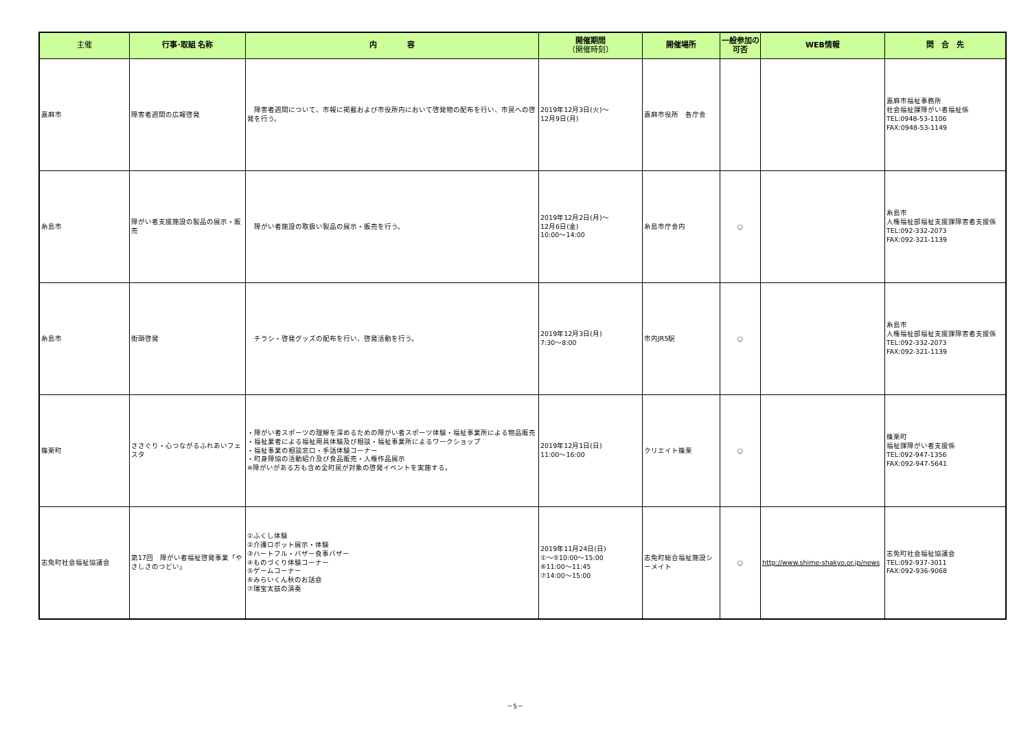| 主催 | 行事･取組 名称 | 内 容 | 開催期間 （開催時刻） | 開催場所 | 一般参加の可否 | WEB情報 | 問 合 先 |
| --- | --- | --- | --- | --- | --- | --- | --- |
| 嘉麻市 | 障害者週間の広報啓発 | 障害者週間について、市報に掲載および市役所内において啓発物の配布を行い、市民への啓発を行う。 | 2019年12月3日(火)～ 12月9日(月) | 嘉麻市役所 各庁舎 | | | 嘉麻市福祉事務所 社会福祉課障がい者福祉係 TEL:0948-53-1106 FAX:0948-53-1149 |
| 糸島市 | 障がい者支援施設の製品の展示・販売 | 障がい者施設の取扱い製品の展示・販売を行う。 | 2019年12月2日(月)～ 12月6日(金) 10:00～14:00 | 糸島市庁舎内 | ○ | | 糸島市 人権福祉部福祉支援課障害者支援係 TEL:092-332-2073 FAX:092-321-1139 |
| 糸島市 | 街頭啓発 | チラシ・啓発グッズの配布を行い、啓発活動を行う。 | 2019年12月3日(月) 7:30～8:00 | 市内JR5駅 | ○ | | 糸島市 人権福祉部福祉支援課障害者支援係 TEL:092-332-2073 FAX:092-321-1139 |
| 篠栗町 | ささぐり・心つながるふれあいフェスタ | ・障がい者スポーツの理解を深めるための障がい者スポーツ体験・福祉事業所による物品販売 ・福祉業者による福祉用具体験及び相談・福祉事業所によるワークショップ ・福祉事業の相談窓口・手話体験コーナー ・町身障協の活動紹介及び食品販売・人権作品展示 ※障がいがある方も含め全町民が対象の啓発イベントを実施する。 | 2019年12月1日(日) 11:00～16:00 | クリエイト篠栗 | ○ | | 篠栗町 福祉課障がい者支援係 TEL:092-947-1356 FAX:092-947-5641 |
| 志免町社会福祉協議会 | 第17回 障がい者福祉啓発事業「やさしさのつどい」 | ①ふくし体験 ②介護ロボット展示・体験 ③ハートフル・バザー食事バザー ④ものづくり体験コーナー ⑤ゲームコーナー ⑥みらいくん秋のお話会 ⑦瑞宝太鼓の演奏 | 2019年11月24日(日) ①～⑤10:00～15:00 ⑥11:00～11:45 ⑦14:00～15:00 | 志免町総合福祉施設シーメイト | ○ | http://www.shime-shakyo.or.jp/news | 志免町社会福祉協議会 TEL:092-937-3011 FAX:092-936-9068 |
－5－